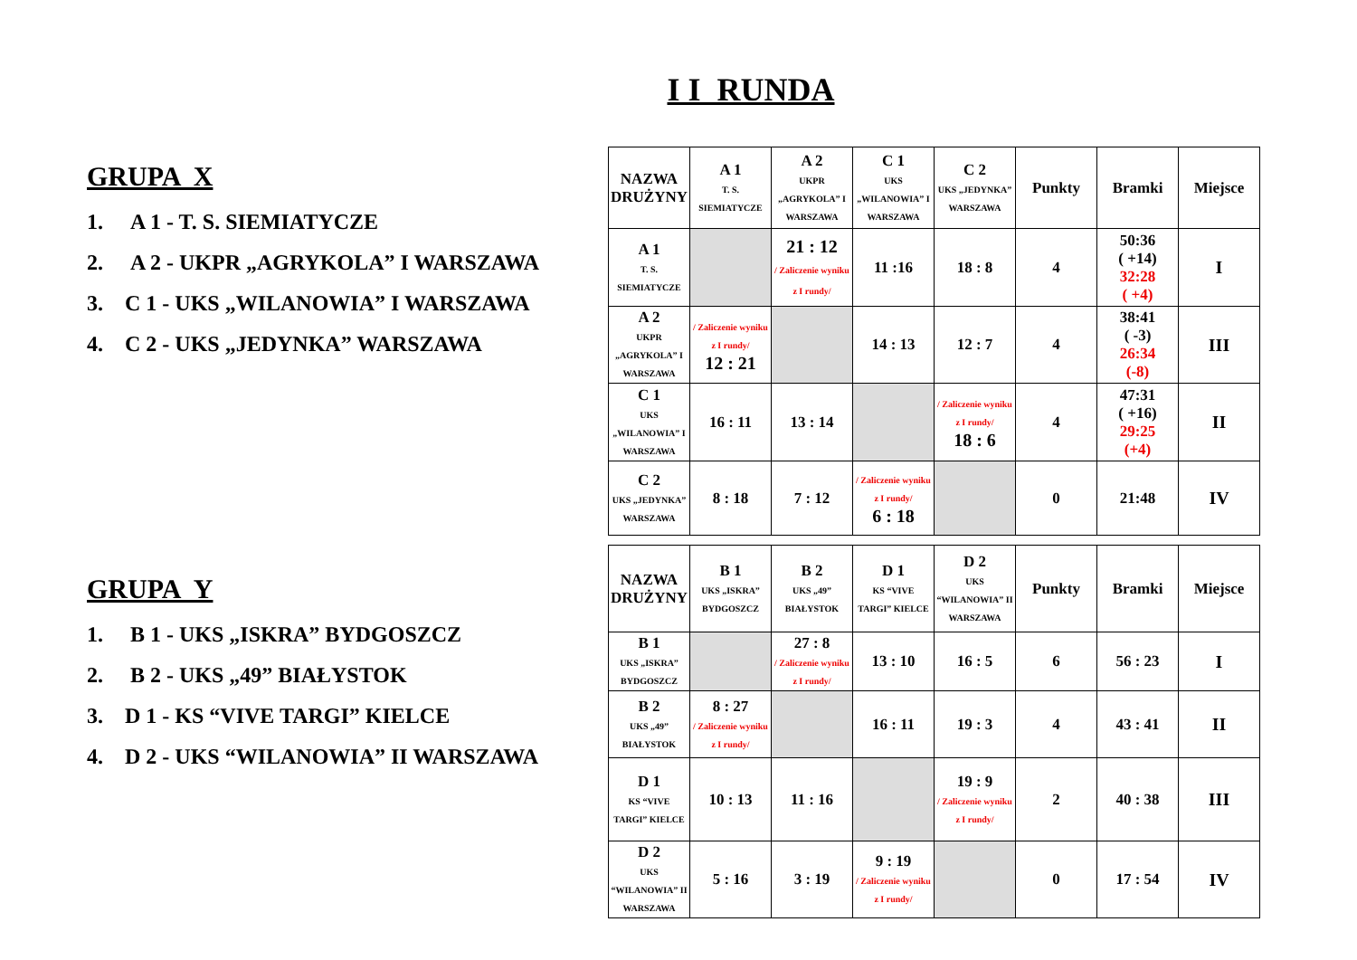I I RUNDA
GRUPA X
1. A 1 - T. S. SIEMIATYCZE
2. A 2 - UKPR „AGRYKOLA” I WARSZAWA
3. C 1 - UKS „WILANOWIA” I WARSZAWA
4. C 2 - UKS „JEDYNKA” WARSZAWA
GRUPA Y
1. B 1 - UKS „ISKRA” BYDGOSZCZ
2. B 2 - UKS „49” BIAŁYSTOK
3. D 1 - KS “VIVE TARGI” KIELCE
4. D 2 - UKS “WILANOWIA” II WARSZAWA
| NAZWA DRUŻYNY | A 1 T. S. SIEMIATYCZE | A 2 UKPR „AGRYKOLA” I WARSZAWA | C 1 UKS „WILANOWIA” I WARSZAWA | C 2 UKS „JEDYNKA” WARSZAWA | Punkty | Bramki | Miejsce |
| --- | --- | --- | --- | --- | --- | --- | --- |
| A 1 T. S. SIEMIATYCZE | | 21 : 12 / Zaliczenie wyniku z I rundy/ | 11 :16 | 18 : 8 | 4 | 50:36 ( +14) 32:28 ( +4) | I |
| A 2 UKPR „AGRYKOLA” I WARSZAWA | / Zaliczenie wyniku z I rundy/ 12 : 21 | | 14 : 13 | 12 : 7 | 4 | 38:41 ( -3) 26:34 (-8) | III |
| C 1 UKS „WILANOWIA” I WARSZAWA | 16 : 11 | 13 : 14 | | / Zaliczenie wyniku z I rundy/ 18 : 6 | 4 | 47:31 ( +16) 29:25 (+4) | II |
| C 2 UKS „JEDYNKA” WARSZAWA | 8 : 18 | 7 : 12 | / Zaliczenie wyniku z I rundy/ 6 : 18 | | 0 | 21:48 | IV |
| NAZWA DRUŻYNY | B 1 UKS „ISKRA” BYDGOSZCZ | B 2 UKS „49” BIAŁYSTOK | D 1 KS “VIVE TARGI” KIELCE | D 2 UKS “WILANOWIA” II WARSZAWA | Punkty | Bramki | Miejsce |
| --- | --- | --- | --- | --- | --- | --- | --- |
| B 1 UKS „ISKRA” BYDGOSZCZ | | 27 : 8 / Zaliczenie wyniku z I rundy/ | 13 : 10 | 16 : 5 | 6 | 56 : 23 | I |
| B 2 UKS „49” BIAŁYSTOK | 8 : 27 / Zaliczenie wyniku z I rundy/ | | 16 : 11 | 19 : 3 | 4 | 43 : 41 | II |
| D 1 KS “VIVE TARGI” KIELCE | 10 : 13 | 11 : 16 | | 19 : 9 / Zaliczenie wyniku z I rundy/ | 2 | 40 : 38 | III |
| D 2 UKS “WILANOWIA” II WARSZAWA | 5 : 16 | 3 : 19 | 9 : 19 / Zaliczenie wyniku z I rundy/ | | 0 | 17 : 54 | IV |